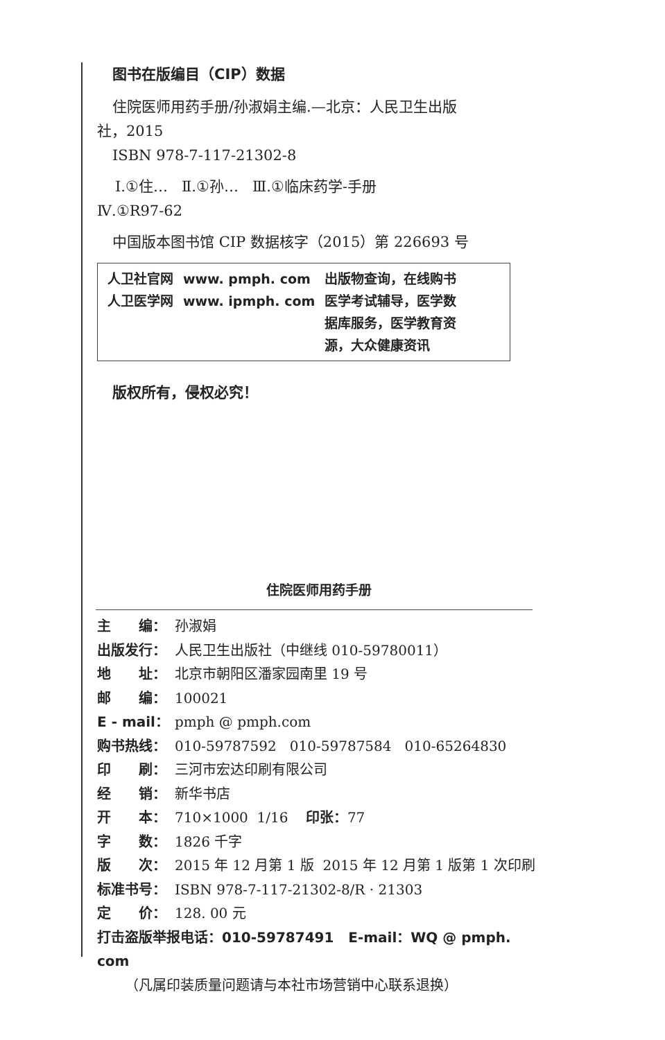图书在版编目（CIP）数据
住院医师用药手册/孙淑娟主编.—北京：人民卫生出版
社，2015
ISBN 978-7-117-21302-8
Ⅰ.①住… Ⅱ.①孙… Ⅲ.①临床药学-手册
Ⅳ.①R97-62
中国版本图书馆 CIP 数据核字（2015）第 226693 号
| 人卫社官网 | www. pmph. com | 出版物查询，在线购书 |
| 人卫医学网 | www. ipmph. com | 医学考试辅导，医学数 据库服务，医学教育资 源，大众健康资讯 |
版权所有，侵权必究！
住院医师用药手册
| 主 编： | 孙淑娟 |
| 出版发行： | 人民卫生出版社（中继线 010-59780011） |
| 地 址： | 北京市朝阳区潘家园南里 19 号 |
| 邮 编： | 100021 |
| E - mail： | pmph @ pmph.com |
| 购书热线： | 010-59787592 010-59787584 010-65264830 |
| 印 刷： | 三河市宏达印刷有限公司 |
| 经 销： | 新华书店 |
| 开 本： | 710×1000 1/16 印张： 77 |
| 字 数： | 1826 千字 |
| 版 次： | 2015 年 12 月第 1 版 2015 年 12 月第 1 版第 1 次印刷 |
| 标准书号： | ISBN 978-7-117-21302-8/R · 21303 |
| 定 价： | 128. 00 元 |
| 打击盗版举报电话：010-59787491 E-mail：WQ @ pmph. com | |
| （凡属印装质量问题请与本社市场营销中心联系退换） | |